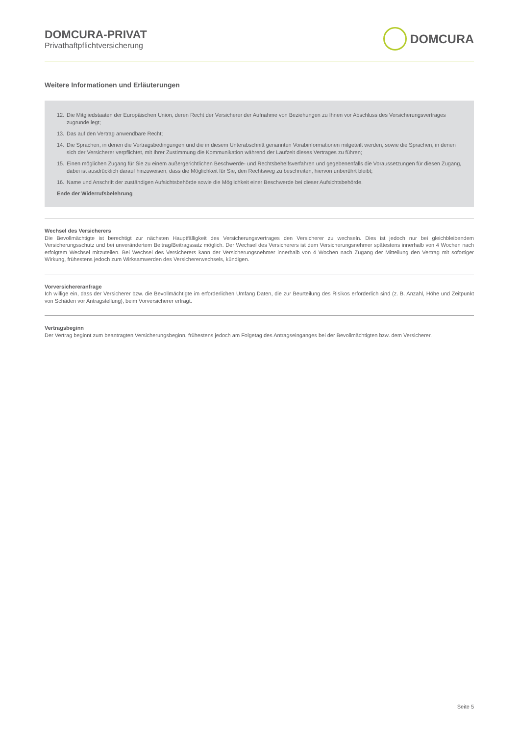DOMCURA-PRIVAT
Privathaftpflichtversicherung
DOMCURA
Weitere Informationen und Erläuterungen
12. Die Mitgliedstaaten der Europäischen Union, deren Recht der Versicherer der Aufnahme von Beziehungen zu Ihnen vor Abschluss des Versicherungsvertrages zugrunde legt;
13. Das auf den Vertrag anwendbare Recht;
14. Die Sprachen, in denen die Vertragsbedingungen und die in diesem Unterabschnitt genannten Vorabinformationen mitgeteilt werden, sowie die Sprachen, in denen sich der Versicherer verpflichtet, mit Ihrer Zustimmung die Kommunikation während der Laufzeit dieses Vertrages zu führen;
15. Einen möglichen Zugang für Sie zu einem außergerichtlichen Beschwerde- und Rechtsbehelfsverfahren und gegebenenfalls die Voraussetzungen für diesen Zugang, dabei ist ausdrücklich darauf hinzuweisen, dass die Möglichkeit für Sie, den Rechtsweg zu beschreiten, hiervon unberührt bleibt;
16. Name und Anschrift der zuständigen Aufsichtsbehörde sowie die Möglichkeit einer Beschwerde bei dieser Aufsichtsbehörde.
Ende der Widerrufsbelehrung
Wechsel des Versicherers
Die Bevollmächtigte ist berechtigt zur nächsten Hauptfälligkeit des Versicherungsvertrages den Versicherer zu wechseln. Dies ist jedoch nur bei gleichbleibendem Versicherungsschutz und bei unverändertem Beitrag/Beitragssatz möglich. Der Wechsel des Versicherers ist dem Versicherungsnehmer spätestens innerhalb von 4 Wochen nach erfolgtem Wechsel mitzuteilen. Bei Wechsel des Versicherers kann der Versicherungsnehmer innerhalb von 4 Wochen nach Zugang der Mitteilung den Vertrag mit sofortiger Wirkung, frühestens jedoch zum Wirksamwerden des Versichererwechsels, kündigen.
Vorversichereranfrage
Ich willige ein, dass der Versicherer bzw. die Bevollmächtigte im erforderlichen Umfang Daten, die zur Beurteilung des Risikos erforderlich sind (z. B. Anzahl, Höhe und Zeitpunkt von Schäden vor Antragstellung), beim Vorversicherer erfragt.
Vertragsbeginn
Der Vertrag beginnt zum beantragten Versicherungsbeginn, frühestens jedoch am Folgetag des Antragseinganges bei der Bevollmächtigten bzw. dem Versicherer.
Seite 5